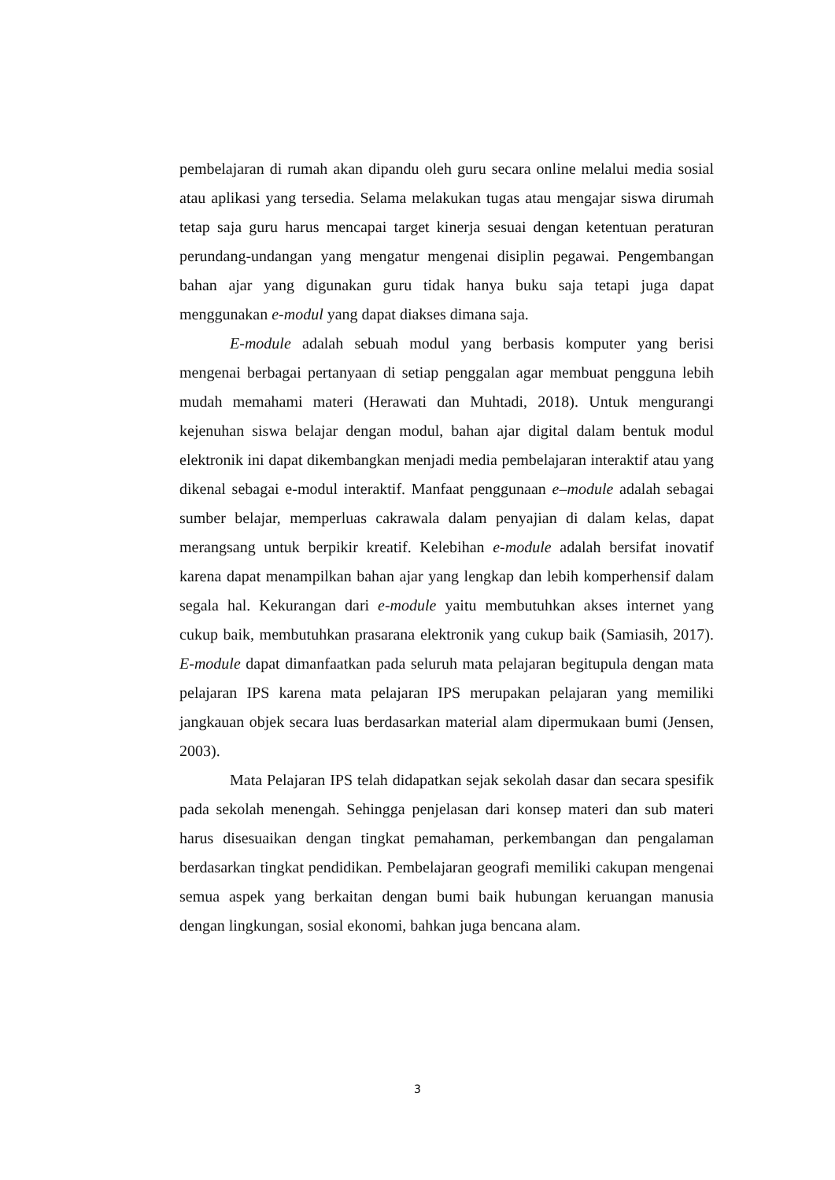pembelajaran di rumah akan dipandu oleh guru secara online melalui media sosial atau aplikasi yang tersedia. Selama melakukan tugas atau mengajar siswa dirumah tetap saja guru harus mencapai target kinerja sesuai dengan ketentuan peraturan perundang-undangan yang mengatur mengenai disiplin pegawai. Pengembangan bahan ajar yang digunakan guru tidak hanya buku saja tetapi juga dapat menggunakan e-modul yang dapat diakses dimana saja.
E-module adalah sebuah modul yang berbasis komputer yang berisi mengenai berbagai pertanyaan di setiap penggalan agar membuat pengguna lebih mudah memahami materi (Herawati dan Muhtadi, 2018). Untuk mengurangi kejenuhan siswa belajar dengan modul, bahan ajar digital dalam bentuk modul elektronik ini dapat dikembangkan menjadi media pembelajaran interaktif atau yang dikenal sebagai e-modul interaktif. Manfaat penggunaan e–module adalah sebagai sumber belajar, memperluas cakrawala dalam penyajian di dalam kelas, dapat merangsang untuk berpikir kreatif. Kelebihan e-module adalah bersifat inovatif karena dapat menampilkan bahan ajar yang lengkap dan lebih komperhensif dalam segala hal. Kekurangan dari e-module yaitu membutuhkan akses internet yang cukup baik, membutuhkan prasarana elektronik yang cukup baik (Samiasih, 2017). E-module dapat dimanfaatkan pada seluruh mata pelajaran begitupula dengan mata pelajaran IPS karena mata pelajaran IPS merupakan pelajaran yang memiliki jangkauan objek secara luas berdasarkan material alam dipermukaan bumi (Jensen, 2003).
Mata Pelajaran IPS telah didapatkan sejak sekolah dasar dan secara spesifik pada sekolah menengah. Sehingga penjelasan dari konsep materi dan sub materi harus disesuaikan dengan tingkat pemahaman, perkembangan dan pengalaman berdasarkan tingkat pendidikan. Pembelajaran geografi memiliki cakupan mengenai semua aspek yang berkaitan dengan bumi baik hubungan keruangan manusia dengan lingkungan, sosial ekonomi, bahkan juga bencana alam.
3